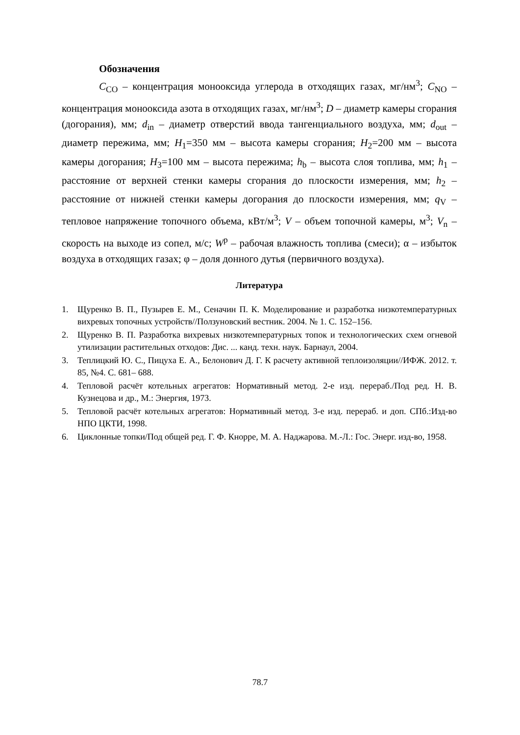Обозначения
C<sub>CO</sub> – концентрация монооксида углерода в отходящих газах, мг/нм<sup>3</sup>; C<sub>NO</sub> – концентрация монооксида азота в отходящих газах, мг/нм<sup>3</sup>; D – диаметр камеры сгорания (догорания), мм; d<sub>in</sub> – диаметр отверстий ввода тангенциального воздуха, мм; d<sub>out</sub> – диаметр пережима, мм; H<sub>1</sub>=350 мм – высота камеры сгорания; H<sub>2</sub>=200 мм – высота камеры догорания; H<sub>3</sub>=100 мм – высота пережима; h<sub>b</sub> – высота слоя топлива, мм; h<sub>1</sub> – расстояние от верхней стенки камеры сгорания до плоскости измерения, мм; h<sub>2</sub> – расстояние от нижней стенки камеры догорания до плоскости измерения, мм; q<sub>V</sub> – тепловое напряжение топочного объема, кВт/м<sup>3</sup>; V – объем топочной камеры, м<sup>3</sup>; V<sub>n</sub> – скорость на выходе из сопел, м/с; W<sup>p</sup> – рабочая влажность топлива (смеси); α – избыток воздуха в отходящих газах; φ – доля донного дутья (первичного воздуха).
Литература
1. Щуренко В. П., Пузырев Е. М., Сеначин П. К. Моделирование и разработка низкотемпературных вихревых топочных устройств//Ползуновский вестник. 2004. № 1. С. 152–156.
2. Щуренко В. П. Разработка вихревых низкотемпературных топок и технологических схем огневой утилизации растительных отходов: Дис. ... канд. техн. наук. Барнаул, 2004.
3. Теплицкий Ю. С., Пицуха Е. А., Белонович Д. Г. К расчету активной теплоизоляции//ИФЖ. 2012. т. 85, №4. С. 681– 688.
4. Тепловой расчёт котельных агрегатов: Нормативный метод. 2-е изд. перераб./Под ред. Н. В. Кузнецова и др., М.: Энергия, 1973.
5. Тепловой расчёт котельных агрегатов: Нормативный метод. 3-е изд. перераб. и доп. СПб.:Изд-во НПО ЦКТИ, 1998.
6. Циклонные топки/Под общей ред. Г. Ф. Кнорре, М. А. Наджарова. М.-Л.: Гос. Энерг. изд-во, 1958.
78.7